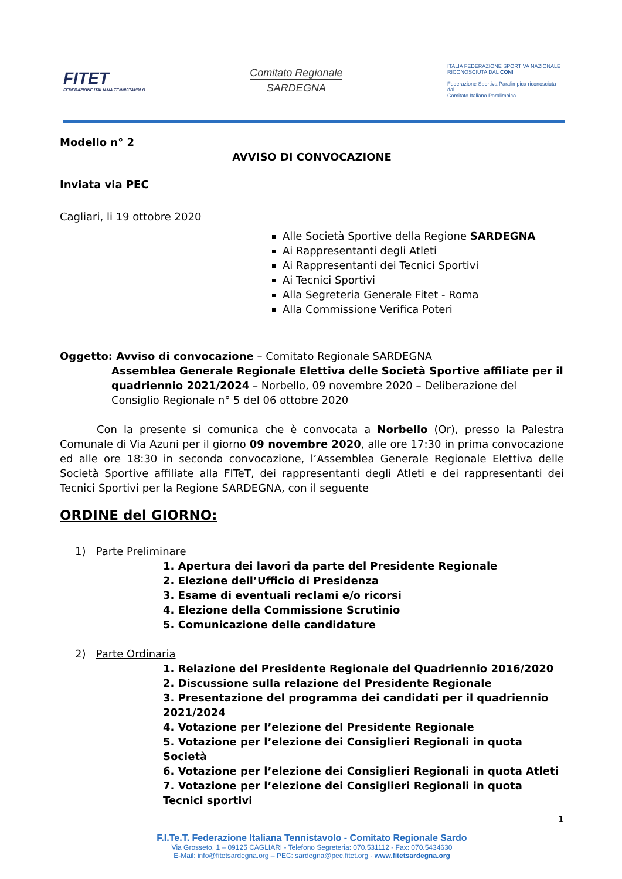FITET
FEDERAZIONE ITALIANA TENNISTAVOLO
Comitato Regionale
SARDEGNA
ITALIA FEDERAZIONE SPORTIVA NAZIONALE RICONOSCIUTA DAL CONI
Federazione Sportiva Paralimpica riconosciuta dal
Comitato Italiano Paralimpico
Modello n° 2
AVVISO DI CONVOCAZIONE
Inviata via PEC
Cagliari, li 19 ottobre 2020
Alle Società Sportive della Regione SARDEGNA
Ai Rappresentanti degli Atleti
Ai Rappresentanti dei Tecnici Sportivi
Ai Tecnici Sportivi
Alla Segreteria Generale Fitet - Roma
Alla Commissione Verifica Poteri
Oggetto: Avviso di convocazione – Comitato Regionale SARDEGNA
Assemblea Generale Regionale Elettiva delle Società Sportive affiliate per il quadriennio 2021/2024 – Norbello, 09 novembre 2020 – Deliberazione del Consiglio Regionale n° 5 del 06 ottobre 2020
Con la presente si comunica che è convocata a Norbello (Or), presso la Palestra Comunale di Via Azuni per il giorno 09 novembre 2020, alle ore 17:30 in prima convocazione ed alle ore 18:30 in seconda convocazione, l’Assemblea Generale Regionale Elettiva delle Società Sportive affiliate alla FITeT, dei rappresentanti degli Atleti e dei rappresentanti dei Tecnici Sportivi per la Regione SARDEGNA, con il seguente
ORDINE del GIORNO:
1) Parte Preliminare
1. Apertura dei lavori da parte del Presidente Regionale
2. Elezione dell’Ufficio di Presidenza
3. Esame di eventuali reclami e/o ricorsi
4. Elezione della Commissione Scrutinio
5. Comunicazione delle candidature
2) Parte Ordinaria
1. Relazione del Presidente Regionale del Quadriennio 2016/2020
2. Discussione sulla relazione del Presidente Regionale
3. Presentazione del programma dei candidati per il quadriennio 2021/2024
4. Votazione per l’elezione del Presidente Regionale
5. Votazione per l’elezione dei Consiglieri Regionali in quota Società
6. Votazione per l’elezione dei Consiglieri Regionali in quota Atleti
7. Votazione per l’elezione dei Consiglieri Regionali in quota Tecnici sportivi
1
F.I.Te.T. Federazione Italiana Tennistavolo - Comitato Regionale Sardo
Via Grosseto, 1 – 09125 CAGLIARI - Telefono Segreteria: 070.531112 - Fax: 070.5434630
E-Mail: info@fitetsardegna.org – PEC: sardegna@pec.fitet.org - www.fitetsardegna.org